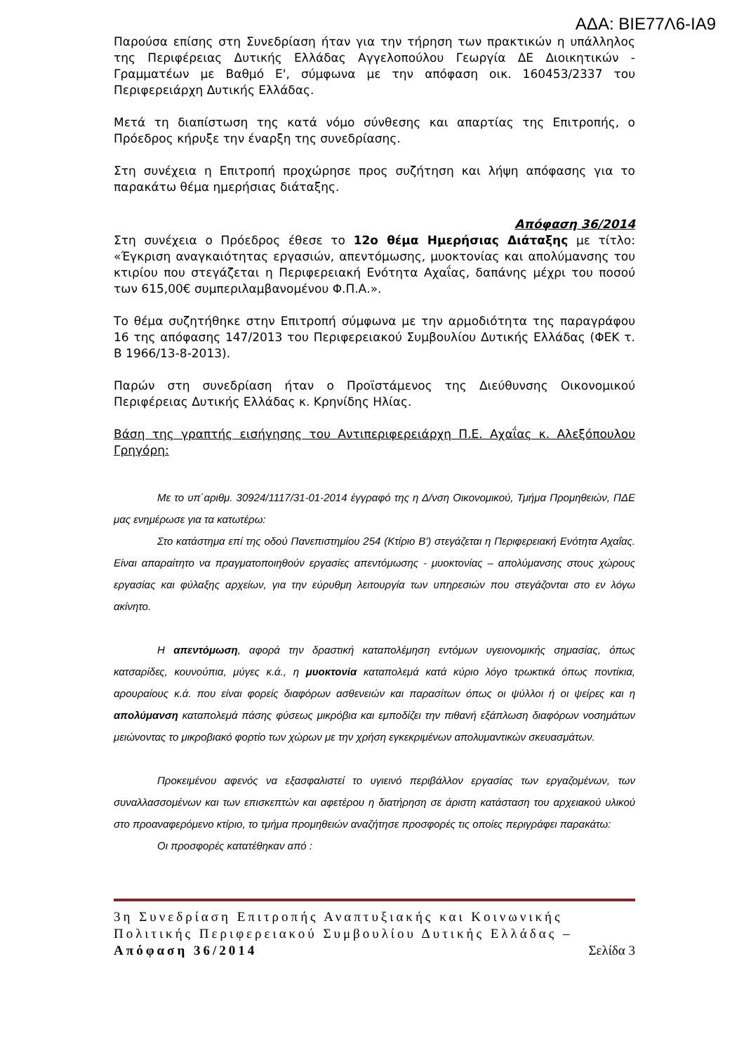ΑΔΑ: ΒΙΕ77Λ6-ΙΑ9
Παρούσα επίσης στη Συνεδρίαση ήταν για την τήρηση των πρακτικών η υπάλληλος της Περιφέρειας Δυτικής Ελλάδας Αγγελοπούλου Γεωργία ΔΕ Διοικητικών - Γραμματέων με Βαθμό Ε', σύμφωνα με την απόφαση οικ. 160453/2337 του Περιφερειάρχη Δυτικής Ελλάδας.
Μετά τη διαπίστωση της κατά νόμο σύνθεσης και απαρτίας της Επιτροπής, ο Πρόεδρος κήρυξε την έναρξη της συνεδρίασης.
Στη συνέχεια η Επιτροπή προχώρησε προς συζήτηση και λήψη απόφασης για το παρακάτω θέμα ημερήσιας διάταξης.
Απόφαση 36/2014
Στη συνέχεια ο Πρόεδρος έθεσε το 12ο θέμα Ημερήσιας Διάταξης με τίτλο: «Έγκριση αναγκαιότητας εργασιών, απεντόμωσης, μυοκτονίας και απολύμανσης του κτιρίου που στεγάζεται η Περιφερειακή Ενότητα Αχαΐας, δαπάνης μέχρι του ποσού των 615,00€ συμπεριλαμβανομένου Φ.Π.Α.».
Το θέμα συζητήθηκε στην Επιτροπή σύμφωνα με την αρμοδιότητα της παραγράφου 16 της απόφασης 147/2013 του Περιφερειακού Συμβουλίου Δυτικής Ελλάδας (ΦΕΚ τ. Β 1966/13-8-2013).
Παρών στη συνεδρίαση ήταν ο Προϊστάμενος της Διεύθυνσης Οικονομικού Περιφέρειας Δυτικής Ελλάδας κ. Κρηνίδης Ηλίας.
Βάση της γραπτής εισήγησης του Αντιπεριφερειάρχη Π.Ε. Αχαΐας κ. Αλεξόπουλου Γρηγόρη:
Με το υπ΄αριθμ. 30924/1117/31-01-2014 έγγραφό της η Δ/νση Οικονομικού, Τμήμα Προμηθειών, ΠΔΕ μας ενημέρωσε για τα κατωτέρω:
Στο κατάστημα επί της οδού Πανεπιστημίου 254 (Κτίριο Β') στεγάζεται η Περιφερειακή Ενότητα Αχαΐας. Είναι απαραίτητο να πραγματοποιηθούν εργασίες απεντόμωσης - μυοκτονίας – απολύμανσης στους χώρους εργασίας και φύλαξης αρχείων, για την εύρυθμη λειτουργία των υπηρεσιών που στεγάζονται στο εν λόγω ακίνητο.
Η απεντόμωση, αφορά την δραστική καταπολέμηση εντόμων υγειονομικής σημασίας, όπως κατσαρίδες, κουνούπια, μύγες κ.ά., η μυοκτονία καταπολεμά κατά κύριο λόγο τρωκτικά όπως ποντίκια, αρουραίους κ.ά. που είναι φορείς διαφόρων ασθενειών και παρασίτων όπως οι ψύλλοι ή οι ψείρες και η απολύμανση καταπολεμά πάσης φύσεως μικρόβια και εμποδίζει την πιθανή εξάπλωση διαφόρων νοσημάτων μειώνοντας το μικροβιακό φορτίο των χώρων με την χρήση εγκεκριμένων απολυμαντικών σκευασμάτων.
Προκειμένου αφενός να εξασφαλιστεί το υγιεινό περιβάλλον εργασίας των εργαζομένων, των συναλλασσομένων και των επισκεπτών και αφετέρου η διατήρηση σε άριστη κατάσταση του αρχειακού υλικού στο προαναφερόμενο κτίριο, το τμήμα προμηθειών αναζήτησε προσφορές τις οποίες περιγράφει παρακάτω:
Οι προσφορές κατατέθηκαν από :
3η Συνεδρίαση Επιτροπής Αναπτυξιακής και Κοινωνικής Πολιτικής Περιφερειακού Συμβουλίου Δυτικής Ελλάδας – Απόφαση 36/2014 Σελίδα 3